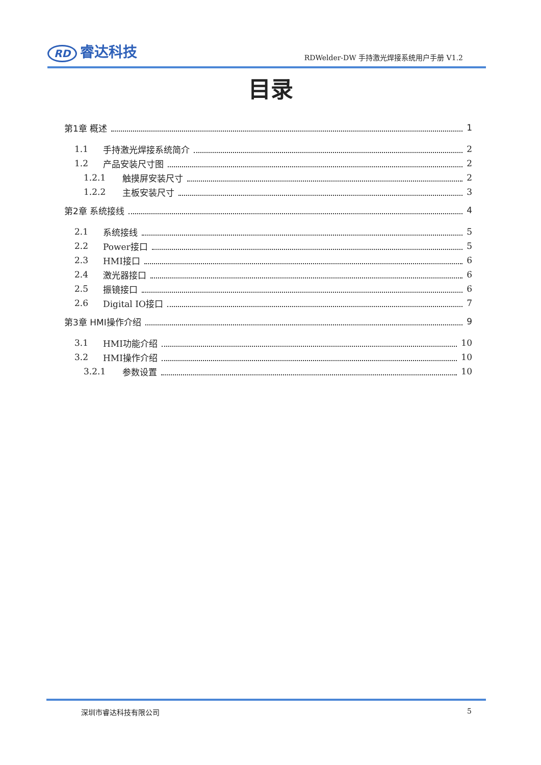RD 睿达科技
RDWelder-DW 手持激光焊接系统用户手册 V1.2
目录
第1章 概述 1
1.1 手持激光焊接系统简介 2
1.2 产品安装尺寸图 2
1.2.1 触摸屏安装尺寸 2
1.2.2 主板安装尺寸 3
第2章 系统接线 4
2.1 系统接线 5
2.2 Power接口 5
2.3 HMI接口 6
2.4 激光器接口 6
2.5 振镜接口 6
2.6 Digital IO接口 7
第3章 HMI操作介绍 9
3.1 HMI功能介绍 10
3.2 HMI操作介绍 10
3.2.1 参数设置 10
深圳市睿达科技有限公司 5